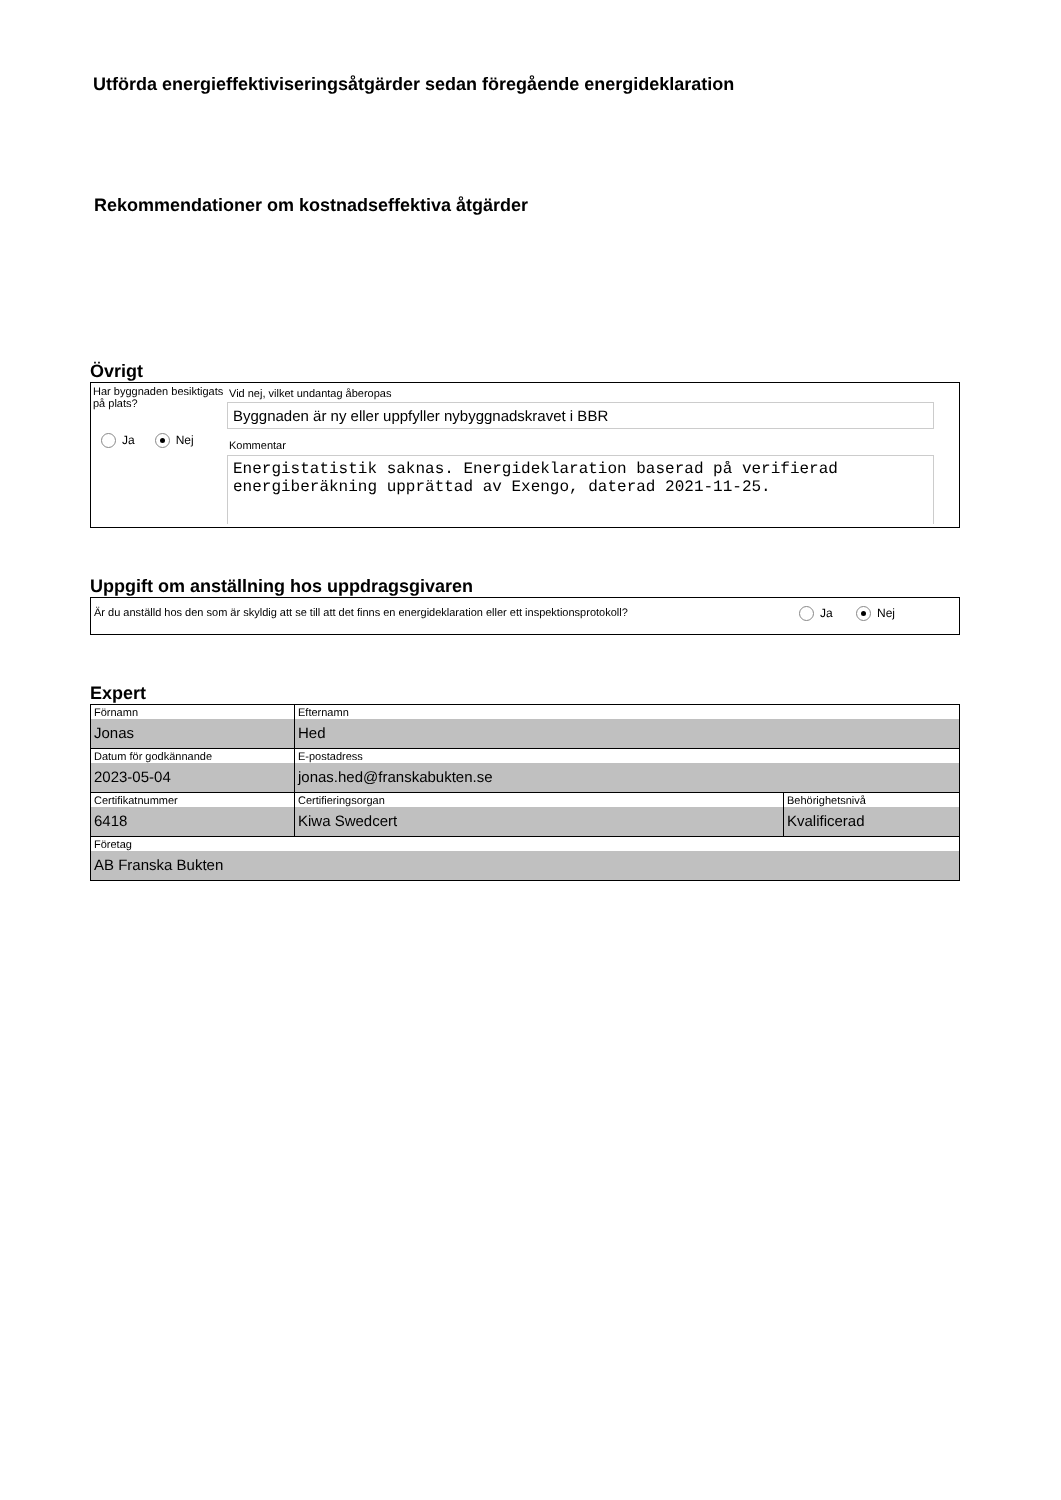Utförda energieffektiviseringsåtgärder sedan föregående energideklaration
Rekommendationer om kostnadseffektiva åtgärder
Övrigt
Har byggnaden besiktigats på plats?
Ja Nej
Vid nej, vilket undantag åberopas
Byggnaden är ny eller uppfyller nybyggnadskravet i BBR
Kommentar
Energistatistik saknas. Energideklaration baserad på verifierad energiberäkning upprättad av Exengo, daterad 2021-11-25.
Uppgift om anställning hos uppdragsgivaren
Är du anställd hos den som är skyldig att se till att det finns en energideklaration eller ett inspektionsprotokoll?
Ja Nej
Expert
| Förnamn Jonas | Efternamn Hed | |
| Datum för godkännande 2023-05-04 | E-postadress jonas.hed@franskabukten.se | |
| Certifikatnummer 6418 | Certifieringsorgan Kiwa Swedcert | Behörighetsnivå Kvalificerad |
| Företag AB Franska Bukten | | |